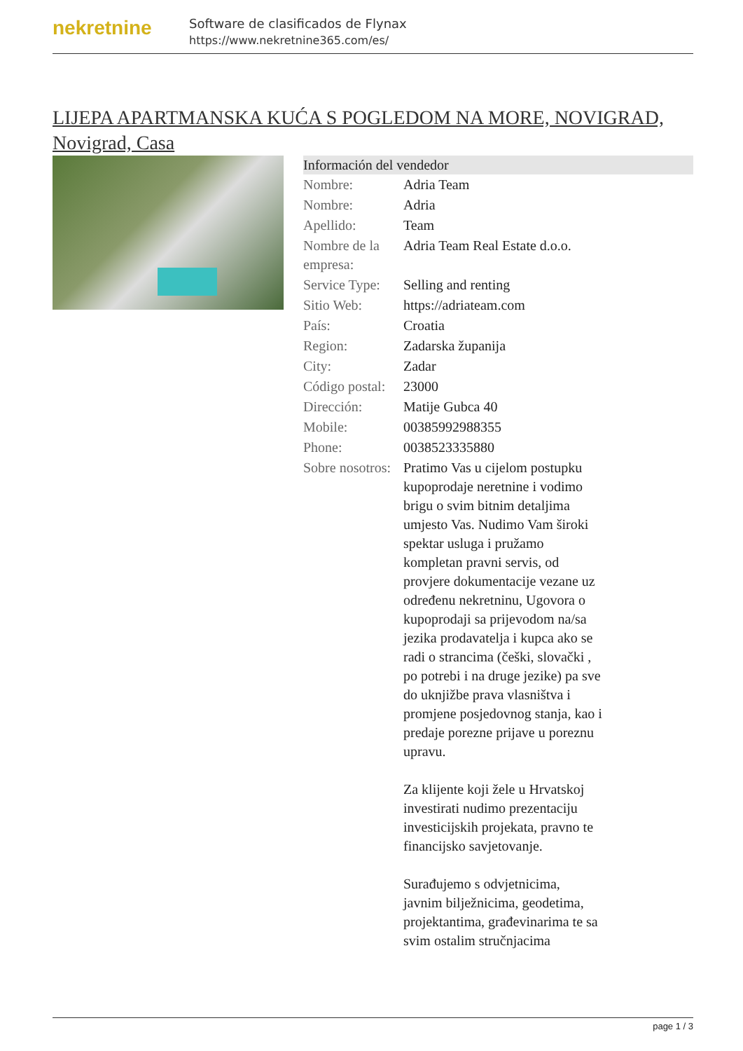nekretnine
Software de clasificados de Flynax
https://www.nekretnine365.com/es/
LIJEPA APARTMANSKA KUĆA S POGLEDOM NA MORE, NOVIGRAD, Novigrad, Casa
| Información del vendedor | |
| --- | --- |
| Nombre: | Adria Team |
| Nombre: | Adria |
| Apellido: | Team |
| Nombre de la empresa: | Adria Team Real Estate d.o.o. |
| Service Type: | Selling and renting |
| Sitio Web: | https://adriateam.com |
| País: | Croatia |
| Region: | Zadarska županija |
| City: | Zadar |
| Código postal: | 23000 |
| Dirección: | Matije Gubca 40 |
| Mobile: | 00385992988355 |
| Phone: | 0038523335880 |
| Sobre nosotros: | Pratimo Vas u cijelom postupku kupoprodaje neretnine i vodimo brigu o svim bitnim detaljima umjesto Vas. Nudimo Vam široki spektar usluga i pružamo kompletan pravni servis, od provjere dokumentacije vezane uz određenu nekretninu, Ugovora o kupoprodaji sa prijevodom na/sa jezika prodavatelja i kupca ako se radi o strancima (češki, slovački , po potrebi i na druge jezike) pa sve do uknjižbe prava vlasništva i promjene posjedovnog stanja, kao i predaje porezne prijave u poreznu upravu. Za klijente koji žele u Hrvatskoj investirati nudimo prezentaciju investicijskih projekata, pravno te financijsko savjetovanje. Surađujemo s odvjetnicima, javnim bilježnicima, geodetima, projektantima, građevinarima te sa svim ostalim stručnjacima |
page 1 / 3